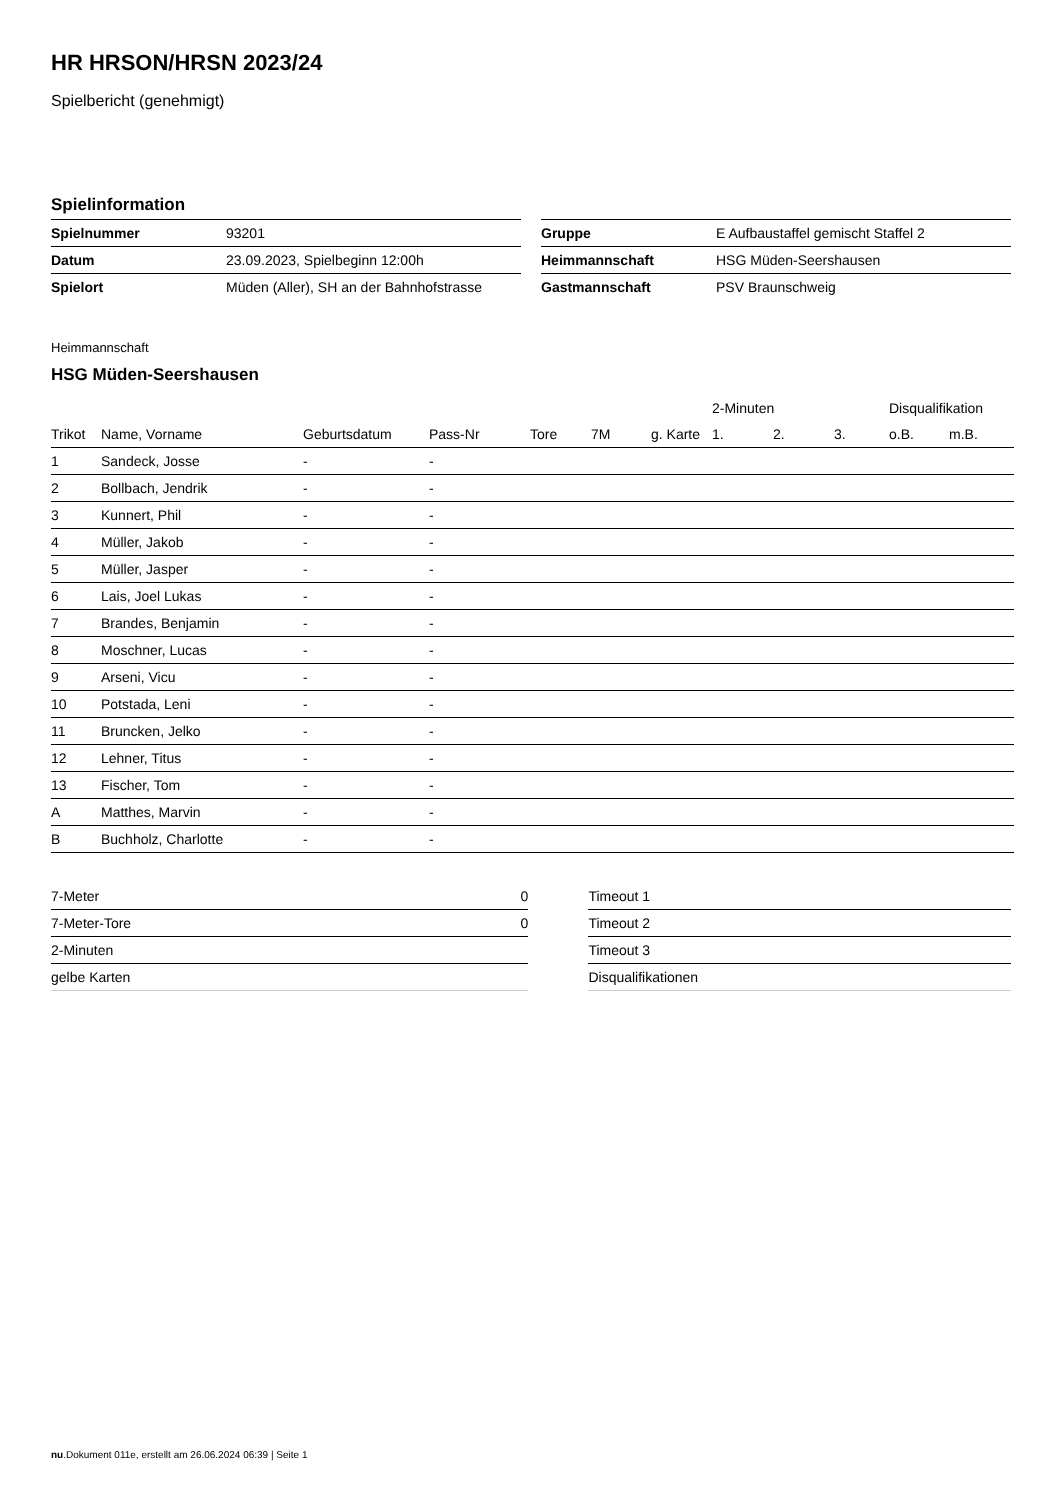HR HRSON/HRSN 2023/24
Spielbericht (genehmigt)
Spielinformation
| Spielnummer | 93201 |
| Datum | 23.09.2023, Spielbeginn 12:00h |
| Spielort | Müden (Aller), SH an der Bahnhofstrasse |
| Gruppe | E Aufbaustaffel gemischt Staffel 2 |
| Heimmannschaft | HSG Müden-Seershausen |
| Gastmannschaft | PSV Braunschweig |
Heimmannschaft
HSG Müden-Seershausen
| | | | | | | | 2-Minuten | | | Disqualifikation | |
| --- | --- | --- | --- | --- | --- | --- | --- | --- | --- | --- | --- |
| Trikot | Name, Vorname | Geburtsdatum | Pass-Nr | Tore | 7M | g. Karte | 1. | 2. | 3. | o.B. | m.B. |
| 1 | Sandeck, Josse | - | - | | | | | | | | |
| 2 | Bollbach, Jendrik | - | - | | | | | | | | |
| 3 | Kunnert, Phil | - | - | | | | | | | | |
| 4 | Müller, Jakob | - | - | | | | | | | | |
| 5 | Müller, Jasper | - | - | | | | | | | | |
| 6 | Lais, Joel Lukas | - | - | | | | | | | | |
| 7 | Brandes, Benjamin | - | - | | | | | | | | |
| 8 | Moschner, Lucas | - | - | | | | | | | | |
| 9 | Arseni, Vicu | - | - | | | | | | | | |
| 10 | Potstada, Leni | - | - | | | | | | | | |
| 11 | Bruncken, Jelko | - | - | | | | | | | | |
| 12 | Lehner, Titus | - | - | | | | | | | | |
| 13 | Fischer, Tom | - | - | | | | | | | | |
| A | Matthes, Marvin | - | - | | | | | | | | |
| B | Buchholz, Charlotte | - | - | | | | | | | | |
| 7-Meter | 0 |
| 7-Meter-Tore | 0 |
| 2-Minuten | |
| gelbe Karten | |
| Timeout 1 |
| Timeout 2 |
| Timeout 3 |
| Disqualifikationen |
nu.Dokument 011e, erstellt am 26.06.2024 06:39 | Seite 1